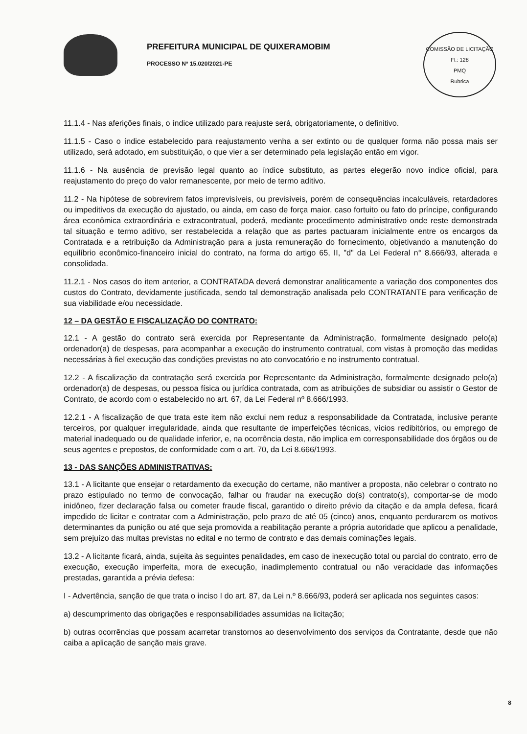PREFEITURA MUNICIPAL DE QUIXERAMOBIM
PROCESSO Nº 15.020/2021-PE
COMISSÃO DE LICITAÇÃO
Fl.: 128
PMQ
Rubrica
11.1.4 - Nas aferições finais, o índice utilizado para reajuste será, obrigatoriamente, o definitivo.
11.1.5 - Caso o índice estabelecido para reajustamento venha a ser extinto ou de qualquer forma não possa mais ser utilizado, será adotado, em substituição, o que vier a ser determinado pela legislação então em vigor.
11.1.6 - Na ausência de previsão legal quanto ao índice substituto, as partes elegerão novo índice oficial, para reajustamento do preço do valor remanescente, por meio de termo aditivo.
11.2 - Na hipótese de sobrevirem fatos imprevisíveis, ou previsíveis, porém de consequências incalculáveis, retardadores ou impeditivos da execução do ajustado, ou ainda, em caso de força maior, caso fortuito ou fato do príncipe, configurando área econômica extraordinária e extracontratual, poderá, mediante procedimento administrativo onde reste demonstrada tal situação e termo aditivo, ser restabelecida a relação que as partes pactuaram inicialmente entre os encargos da Contratada e a retribuição da Administração para a justa remuneração do fornecimento, objetivando a manutenção do equilíbrio econômico-financeiro inicial do contrato, na forma do artigo 65, II, "d" da Lei Federal n° 8.666/93, alterada e consolidada.
11.2.1 - Nos casos do item anterior, a CONTRATADA deverá demonstrar analiticamente a variação dos componentes dos custos do Contrato, devidamente justificada, sendo tal demonstração analisada pelo CONTRATANTE para verificação de sua viabilidade e/ou necessidade.
12 – DA GESTÃO E FISCALIZAÇÃO DO CONTRATO:
12.1 - A gestão do contrato será exercida por Representante da Administração, formalmente designado pelo(a) ordenador(a) de despesas, para acompanhar a execução do instrumento contratual, com vistas à promoção das medidas necessárias à fiel execução das condições previstas no ato convocatório e no instrumento contratual.
12.2 - A fiscalização da contratação será exercida por Representante da Administração, formalmente designado pelo(a) ordenador(a) de despesas, ou pessoa física ou jurídica contratada, com as atribuições de subsidiar ou assistir o Gestor de Contrato, de acordo com o estabelecido no art. 67, da Lei Federal nº 8.666/1993.
12.2.1 - A fiscalização de que trata este item não exclui nem reduz a responsabilidade da Contratada, inclusive perante terceiros, por qualquer irregularidade, ainda que resultante de imperfeições técnicas, vícios redibitórios, ou emprego de material inadequado ou de qualidade inferior, e, na ocorrência desta, não implica em corresponsabilidade dos órgãos ou de seus agentes e prepostos, de conformidade com o art. 70, da Lei 8.666/1993.
13 - DAS SANÇÕES ADMINISTRATIVAS:
13.1 - A licitante que ensejar o retardamento da execução do certame, não mantiver a proposta, não celebrar o contrato no prazo estipulado no termo de convocação, falhar ou fraudar na execução do(s) contrato(s), comportar-se de modo inidôneo, fizer declaração falsa ou cometer fraude fiscal, garantido o direito prévio da citação e da ampla defesa, ficará impedido de licitar e contratar com a Administração, pelo prazo de até 05 (cinco) anos, enquanto perdurarem os motivos determinantes da punição ou até que seja promovida a reabilitação perante a própria autoridade que aplicou a penalidade, sem prejuízo das multas previstas no edital e no termo de contrato e das demais cominações legais.
13.2 - A licitante ficará, ainda, sujeita às seguintes penalidades, em caso de inexecução total ou parcial do contrato, erro de execução, execução imperfeita, mora de execução, inadimplemento contratual ou não veracidade das informações prestadas, garantida a prévia defesa:
I - Advertência, sanção de que trata o inciso I do art. 87, da Lei n.º 8.666/93, poderá ser aplicada nos seguintes casos:
a) descumprimento das obrigações e responsabilidades assumidas na licitação;
b) outras ocorrências que possam acarretar transtornos ao desenvolvimento dos serviços da Contratante, desde que não caiba a aplicação de sanção mais grave.
8